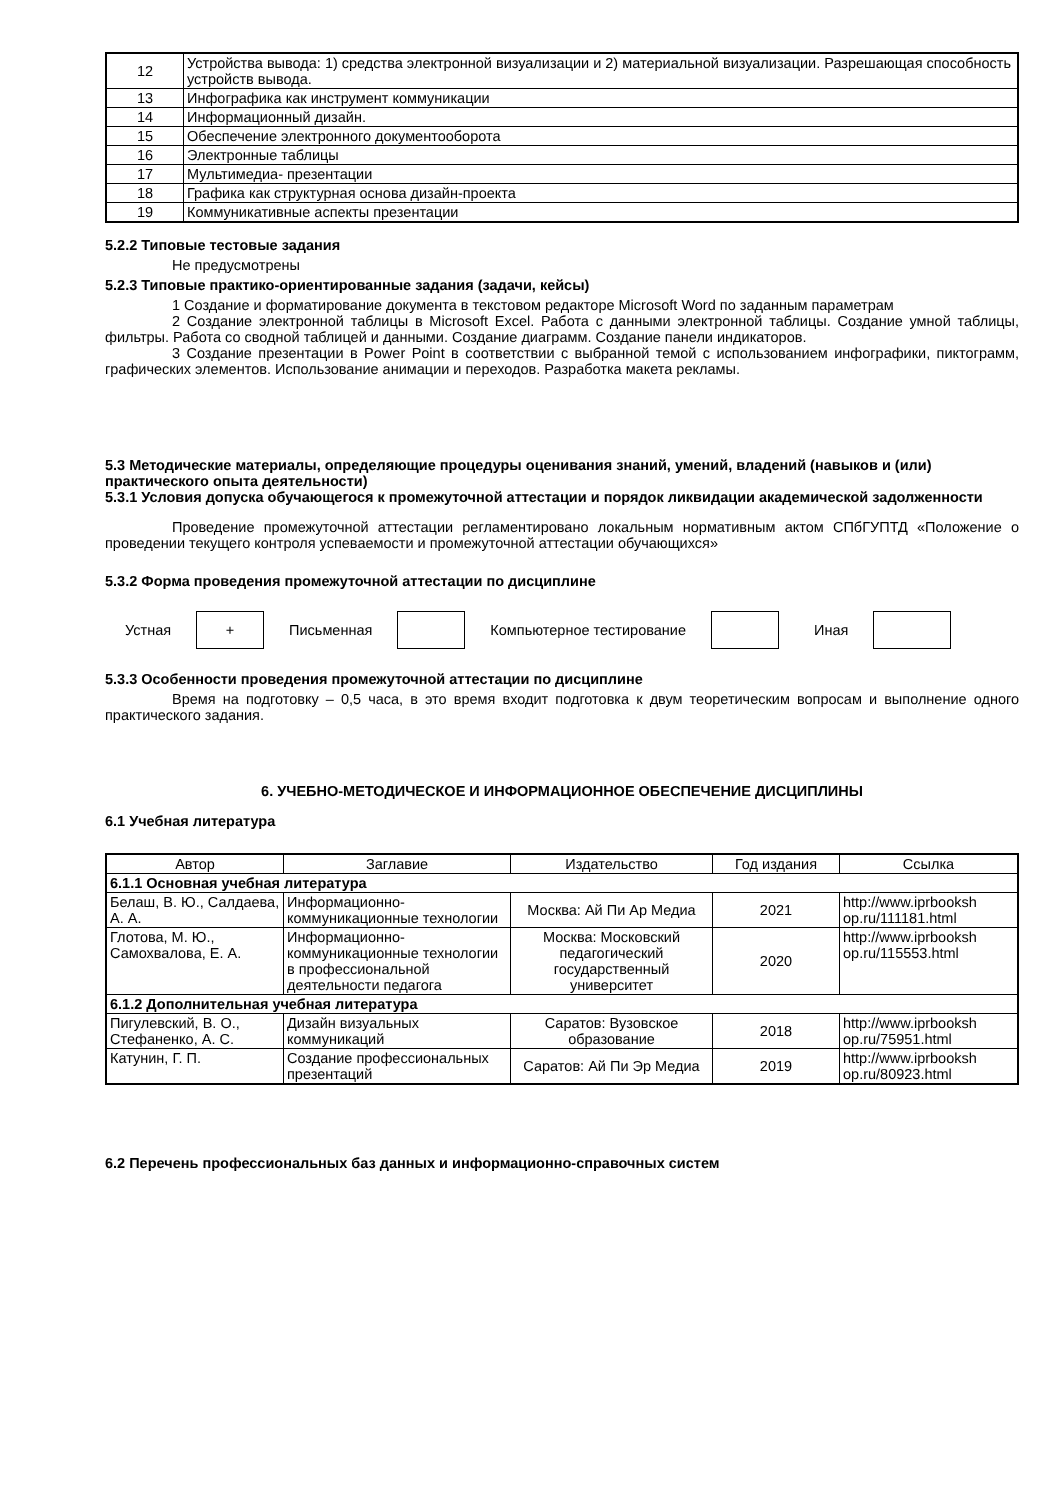| 12 | Устройства вывода: 1) средства электронной визуализации и 2) материальной визуализации. Разрешающая способность устройств вывода. |
| 13 | Инфографика как инструмент коммуникации |
| 14 | Информационный дизайн. |
| 15 | Обеспечение электронного документооборота |
| 16 | Электронные таблицы |
| 17 | Мультимедиа- презентации |
| 18 | Графика как структурная основа дизайн-проекта |
| 19 | Коммуникативные аспекты презентации |
5.2.2 Типовые тестовые задания
Не предусмотрены
5.2.3 Типовые практико-ориентированные задания (задачи, кейсы)
1 Создание и форматирование документа в текстовом редакторе Microsoft Word по заданным параметрам
2 Создание электронной таблицы в Microsoft Excel. Работа с данными электронной таблицы. Создание умной таблицы, фильтры. Работа со сводной таблицей и данными. Создание диаграмм. Создание панели индикаторов.
3 Создание презентации в Power Point в соответствии с выбранной темой с использованием инфографики, пиктограмм, графических элементов. Использование анимации и переходов. Разработка макета рекламы.
5.3 Методические материалы, определяющие процедуры оценивания знаний, умений, владений (навыков и (или) практического опыта деятельности)
5.3.1 Условия допуска обучающегося к промежуточной аттестации и порядок ликвидации академической задолженности
Проведение промежуточной аттестации регламентировано локальным нормативным актом СПбГУПТД «Положение о проведении текущего контроля успеваемости и промежуточной аттестации обучающихся»
5.3.2 Форма проведения промежуточной аттестации по дисциплине
Устная
+
Письменная Компьютерное тестирование Иная
5.3.3 Особенности проведения промежуточной аттестации по дисциплине
Время на подготовку – 0,5 часа, в это время входит подготовка к двум теоретическим вопросам и выполнение одного практического задания.
6. УЧЕБНО-МЕТОДИЧЕСКОЕ И ИНФОРМАЦИОННОЕ ОБЕСПЕЧЕНИЕ ДИСЦИПЛИНЫ
6.1 Учебная литература
| Автор | Заглавие | Издательство | Год издания | Ссылка |
| --- | --- | --- | --- | --- |
| 6.1.1 Основная учебная литература | | | | |
| Белаш, В. Ю., Салдаева, А. А. | Информационно-коммуникационные технологии | Москва: Ай Пи Ар Медиа | 2021 | http://www.iprbooksh op.ru/111181.html |
| Глотова, М. Ю., Самохвалова, Е. А. | Информационно-коммуникационные технологии в профессиональной деятельности педагога | Москва: Московский педагогический государственный университет | 2020 | http://www.iprbooksh op.ru/115553.html |
| 6.1.2 Дополнительная учебная литература | | | | |
| Пигулевский, В. О., Стефаненко, А. С. | Дизайн визуальных коммуникаций | Саратов: Вузовское образование | 2018 | http://www.iprbooksh op.ru/75951.html |
| Катунин, Г. П. | Создание профессиональных презентаций | Саратов: Ай Пи Эр Медиа | 2019 | http://www.iprbooksh op.ru/80923.html |
6.2 Перечень профессиональных баз данных и информационно-справочных систем